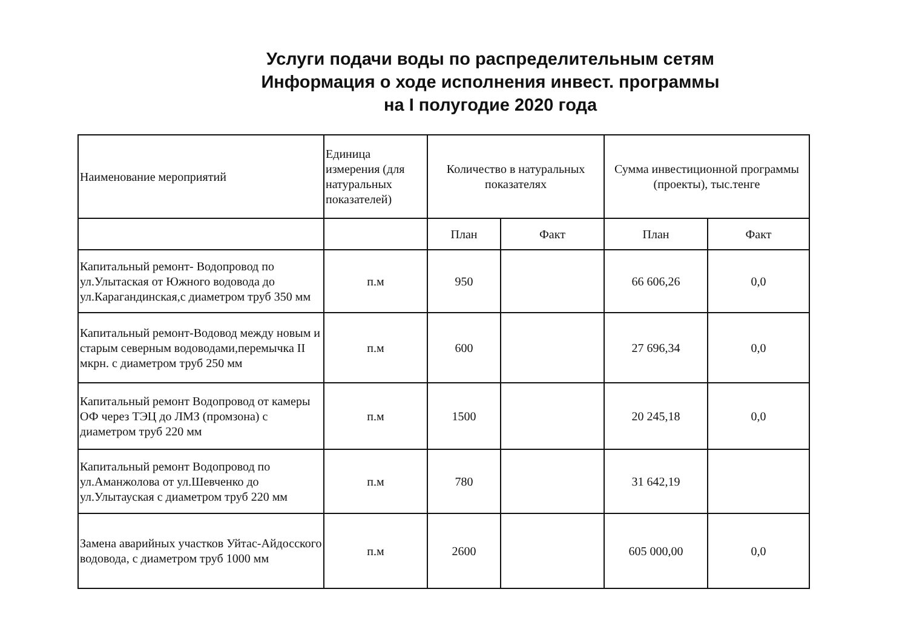Услуги подачи воды по распределительным сетям
Информация о ходе исполнения инвест. программы
на I полугодие 2020 года
| Наименование мероприятий | Единица измерения (для натуральных показателей) | Количество в натуральных показателях | | Сумма инвестиционной программы (проекты), тыс.тенге | |
| --- | --- | --- | --- | --- | --- |
| | | План | Факт | План | Факт |
| Капитальный ремонт- Водопровод по ул.Улытаская от Южного водовода до ул.Карагандинская,с диаметром труб 350 мм | п.м | 950 | | 66 606,26 | 0,0 |
| Капитальный ремонт-Водовод между новым и старым северным водоводами,перемычка II мкрн. с диаметром труб 250 мм | п.м | 600 | | 27 696,34 | 0,0 |
| Капитальный ремонт Водопровод от камеры ОФ через ТЭЦ до ЛМЗ (промзона) с диаметром труб 220 мм | п.м | 1500 | | 20 245,18 | 0,0 |
| Капитальный ремонт Водопровод по ул.Аманжолова от ул.Шевченко до ул.Улытауская с диаметром труб 220 мм | п.м | 780 | | 31 642,19 | |
| Замена аварийных участков Уйтас-Айдосского водовода, с диаметром труб 1000 мм | п.м | 2600 | | 605 000,00 | 0,0 |